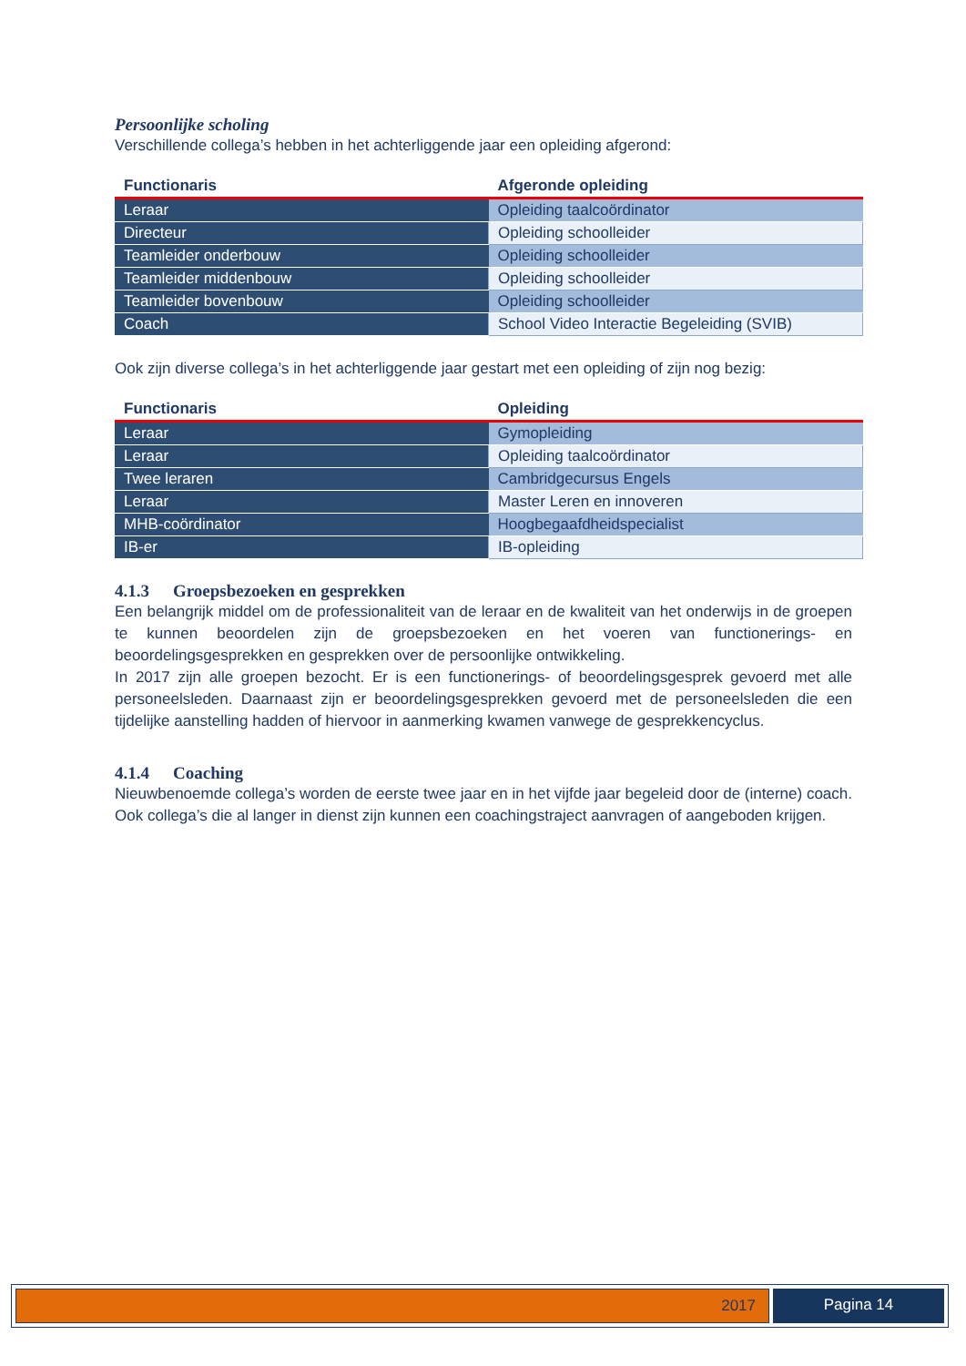Persoonlijke scholing
Verschillende collega’s hebben in het achterliggende jaar een opleiding afgerond:
| Functionaris | Afgeronde opleiding |
| --- | --- |
| Leraar | Opleiding taalcoördinator |
| Directeur | Opleiding schoolleider |
| Teamleider onderbouw | Opleiding schoolleider |
| Teamleider middenbouw | Opleiding schoolleider |
| Teamleider bovenbouw | Opleiding schoolleider |
| Coach | School Video Interactie Begeleiding (SVIB) |
Ook zijn diverse collega’s in het achterliggende jaar gestart met een opleiding of zijn nog bezig:
| Functionaris | Opleiding |
| --- | --- |
| Leraar | Gymopleiding |
| Leraar | Opleiding taalcoördinator |
| Twee leraren | Cambridgecursus Engels |
| Leraar | Master Leren en innoveren |
| MHB-coördinator | Hoogbegaafdheidspecialist |
| IB-er | IB-opleiding |
4.1.3 Groepsbezoeken en gesprekken
Een belangrijk middel om de professionaliteit van de leraar en de kwaliteit van het onderwijs in de groepen te kunnen beoordelen zijn de groepsbezoeken en het voeren van functionerings- en beoordelingsgesprekken en gesprekken over de persoonlijke ontwikkeling.
In 2017 zijn alle groepen bezocht. Er is een functionerings- of beoordelingsgesprek gevoerd met alle personeelsleden. Daarnaast zijn er beoordelingsgesprekken gevoerd met de personeelsleden die een tijdelijke aanstelling hadden of hiervoor in aanmerking kwamen vanwege de gesprekkencyclus.
4.1.4 Coaching
Nieuwbenoemde collega’s worden de eerste twee jaar en in het vijfde jaar begeleid door de (interne) coach. Ook collega’s die al langer in dienst zijn kunnen een coachingstraject aanvragen of aangeboden krijgen.
2017 Pagina 14